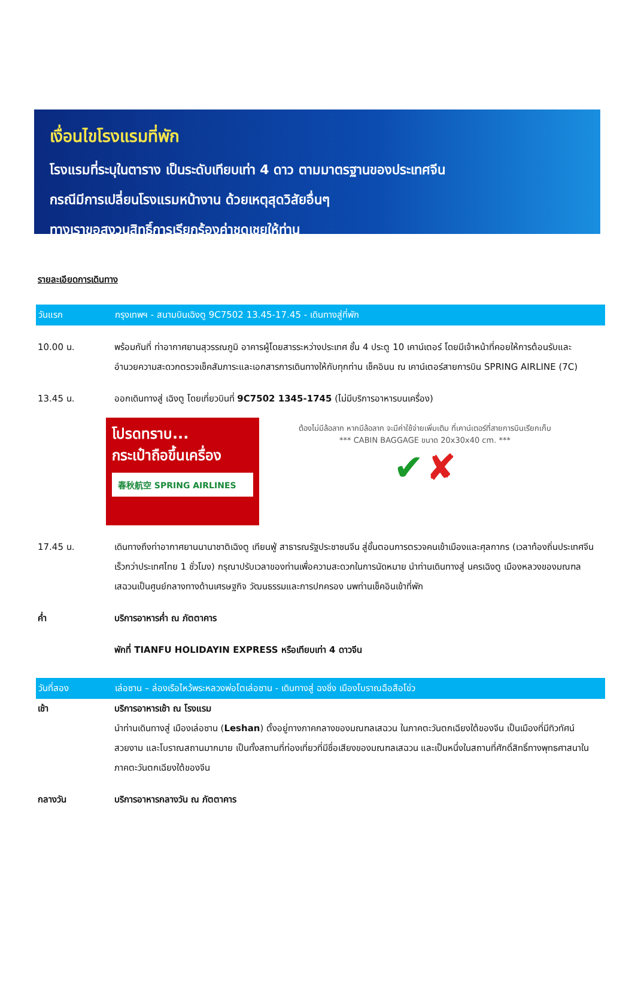เงื่อนไขโรงแรมที่พัก
โรงแรมที่ระบุในตาราง เป็นระดับเทียบเท่า 4 ดาว ตามมาตรฐานของประเทศจีน
กรณีมีการเปลี่ยนโรงแรมหน้างาน ด้วยเหตุสุดวิสัยอื่นๆ
ทางเราขอสงวนสิทธิ์การเรียกร้องค่าชดเชยให้ท่าน
รายละเอียดการเดินทาง
วันแรก กรุงเทพฯ - สนามบินเฉิงตู 9C7502 13.45-17.45 - เดินทางสู่ที่พัก
10.00 น. พร้อมกันที่ ท่าอากาศยานสุวรรณภูมิ อาคารผู้โดยสารระหว่างประเทศ ชั้น 4 ประตู 10 เคาน์เตอร์ โดยมีเจ้าหน้าที่คอยให้การต้อนรับและอำนวยความสะดวกตรวจเช็คสัมภาระและเอกสารการเดินทางให้กับทุกท่าน เช็คอินน ณ เคาน์เตอร์สายการบิน SPRING AIRLINE (7C)
13.45 น. ออกเดินทางสู่ เฉิงตู โดยเที่ยวบินที่ 9C7502 1345-1745 (ไม่มีบริการอาหารบนเครื่อง)
โปรดทราบ...
กระเป๋าถือขึ้นเครื่อง
春秋航空 SPRING AIRLINES
ต้องไม่มีล้อลาก หากมีล้อลาก จะมีค่าใช้จ่ายเพิ่มเติม ที่เคาน์เตอร์ที่สายการบินเรียกเก็บ
*** CABIN BAGGAGE ขนาด 20x30x40 cm. ***
✔ ✘
17.45 น. เดินทางถึงท่าอากาศยานนานาชาติเฉิงตู เทียนฟู่ สาธารณรัฐประชาชนจีน สู่ขั้นตอนการตรวจคนเข้าเมืองและศุลกากร (เวลาท้องถิ่นประเทศจีนเร็วกว่าประเทศไทย 1 ชั่วโมง) กรุณาปรับเวลาของท่านเพื่อความสะดวกในการนัดหมาย นำท่านเดินทางสู่ นครเฉิงตู เมืองหลวงของมณฑลเสฉวนเป็นศูนย์กลางทางด้านเศรษฐกิจ วัฒนธรรมและการปกครอง นพท่านเช็คอินเข้าที่พัก
ค่ำ บริการอาหารค่ำ ณ ภัตตาคาร
พักที่ TIANFU HOLIDAYIN EXPRESS หรือเทียบเท่า 4 ดาวจีน
วันที่สอง เล่อซาน – ล่องเรือไหว้พระหลวงพ่อโตเล่อซาน - เดินทางสู่ ฉงชิ่ง เมืองโบราณฉือสือโข่ว
เช้า บริการอาหารเช้า ณ โรงแรม
นำท่านเดินทางสู่ เมืองเล่อซาน (Leshan) ตั้งอยู่ทางภาคกลางของมณฑลเสฉวน ในภาคตะวันตกเฉียงใต้ของจีน เป็นเมืองที่มีทิวทัศน์สวยงาม และโบราณสถานมากมาย เป็นทั้งสถานที่ท่องเที่ยวที่มีชื่อเสียงของมณฑลเสฉวน และเป็นหนึ่งในสถานที่ศักดิ์สิทธิ์ทางพุทธศาสนาในภาคตะวันตกเฉียงใต้ของจีน
กลางวัน บริการอาหารกลางวัน ณ ภัตตาคาร